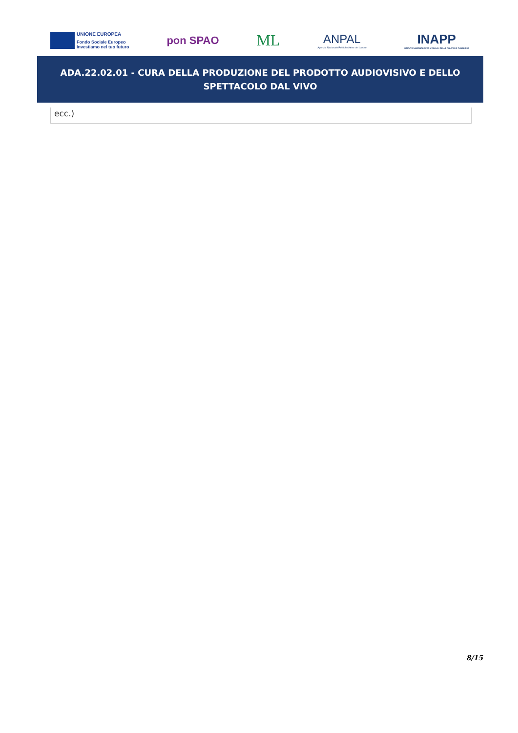UNIONE EUROPEA
Fondo Sociale Europeo
Investiamo nel tuo futuro
pon SPAO
ML
ANPAL
Agenzia Nazionale Politiche Attive del Lavoro
INAPP
ISTITUTO NAZIONALE PER L'ANALISI DELLE POLITICHE PUBBLICHE
ADA.22.02.01 - CURA DELLA PRODUZIONE DEL PRODOTTO AUDIOVISIVO E DELLO
SPETTACOLO DAL VIVO
ecc.)
8/15